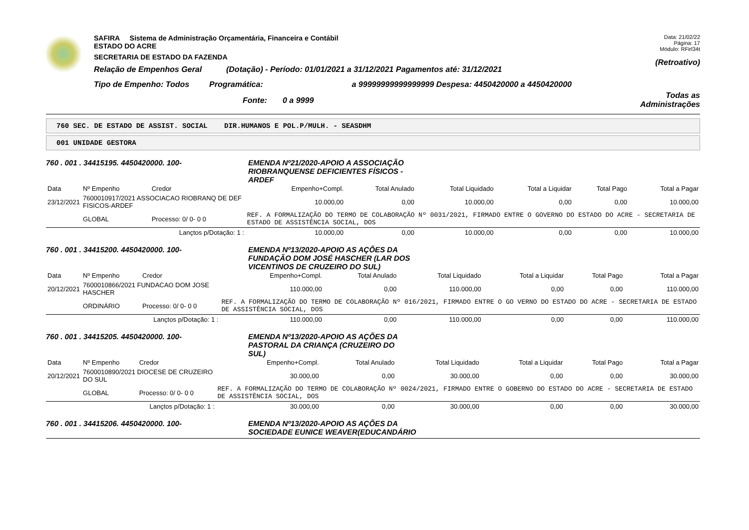SAFIRA Sistema de Administração Orçamentária, Financeira e Contábil
ESTADO DO ACRE
SECRETARIA DE ESTADO DA FAZENDA
Relação de Empenhos Geral (Dotação) - Período: 01/01/2021 a 31/12/2021 Pagamentos até: 31/12/2021
Tipo de Empenho: Todos Programática: a 99999999999999999 Despesa: 4450420000 a 4450420000
Fonte: 0 a 9999
Data: 21/02/22
Página: 17
Módulo: RFirl34t
(Retroativo)
Todas as Administrações
760 SEC. DE ESTADO DE ASSIST. SOCIAL DIR.HUMANOS E POL.P/MULH. - SEASDHM
001 UNIDADE GESTORA
760 . 001 . 34415195. 4450420000. 100- EMENDA Nº21/2020-APOIO A ASSOCIAÇÃO
RIOBRANQUENSE DEFICIENTES FÍSICOS -
ARDEF
| Data | Nº Empenho | Credor | Empenho+Compl. | Total Anulado | Total Liquidado | Total a Liquidar | Total Pago | Total a Pagar |
| --- | --- | --- | --- | --- | --- | --- | --- | --- |
| 23/12/2021 | 7600010917/2021 ASSOCIACAO RIOBRANQ DE DEF FISICOS-ARDEF | | 10.000,00 | 0,00 | 10.000,00 | 0,00 | 0,00 | 10.000,00 |
| | GLOBAL | Processo: 0/ 0- 0 0 | REF. A FORMALIZAÇÃO DO TERMO DE COLABORAÇÃO Nº 0031/2021, FIRMADO ENTRE O GOVERNO DO ESTADO DO ACRE - SECRETARIA DE ESTADO DE ASSISTÊNCIA SOCIAL, DOS | | | | | |
| Lançtos p/Dotação: 1 : | | | 10.000,00 | 0,00 | 10.000,00 | 0,00 | 0,00 | 10.000,00 |
760 . 001 . 34415200. 4450420000. 100- EMENDA Nº13/2020-APOIO AS AÇÕES DA
FUNDAÇÃO DOM JOSÉ HASCHER (LAR DOS
VICENTINOS DE CRUZEIRO DO SUL)
| Data | Nº Empenho | Credor | Empenho+Compl. | Total Anulado | Total Liquidado | Total a Liquidar | Total Pago | Total a Pagar |
| --- | --- | --- | --- | --- | --- | --- | --- | --- |
| 20/12/2021 | 7600010866/2021 FUNDACAO DOM JOSE HASCHER | | 110.000,00 | 0,00 | 110.000,00 | 0,00 | 0,00 | 110.000,00 |
| | ORDINÁRIO | Processo: 0/ 0- 0 0 | REF. A FORMALIZAÇÃO DO TERMO DE COLABORAÇÃO Nº 016/2021, FIRMADO ENTRE O GO VERNO DO ESTADO DO ACRE - SECRETARIA DE ESTADO DE ASSISTÊNCIA SOCIAL, DOS | | | | | |
| Lançtos p/Dotação: 1 : | | | 110.000,00 | 0,00 | 110.000,00 | 0,00 | 0,00 | 110.000,00 |
760 . 001 . 34415205. 4450420000. 100- EMENDA Nº13/2020-APOIO AS AÇÕES DA
PASTORAL DA CRIANÇA (CRUZEIRO DO
SUL)
| Data | Nº Empenho | Credor | Empenho+Compl. | Total Anulado | Total Liquidado | Total a Liquidar | Total Pago | Total a Pagar |
| --- | --- | --- | --- | --- | --- | --- | --- | --- |
| 20/12/2021 | 7600010890/2021 DIOCESE DE CRUZEIRO DO SUL | | 30.000,00 | 0,00 | 30.000,00 | 0,00 | 0,00 | 30.000,00 |
| | GLOBAL | Processo: 0/ 0- 0 0 | REF. A FORMALIZAÇÃO DO TERMO DE COLABORAÇÃO Nº 0024/2021, FIRMADO ENTRE O GOBERNO DO ESTADO DO ACRE - SECRETARIA DE ESTADO DE ASSISTÊNCIA SOCIAL, DOS | | | | | |
| Lançtos p/Dotação: 1 : | | | 30.000,00 | 0,00 | 30.000,00 | 0,00 | 0,00 | 30.000,00 |
760 . 001 . 34415206. 4450420000. 100- EMENDA Nº13/2020-APOIO AS AÇÕES DA
SOCIEDADE EUNICE WEAVER(EDUCANDÁRIO